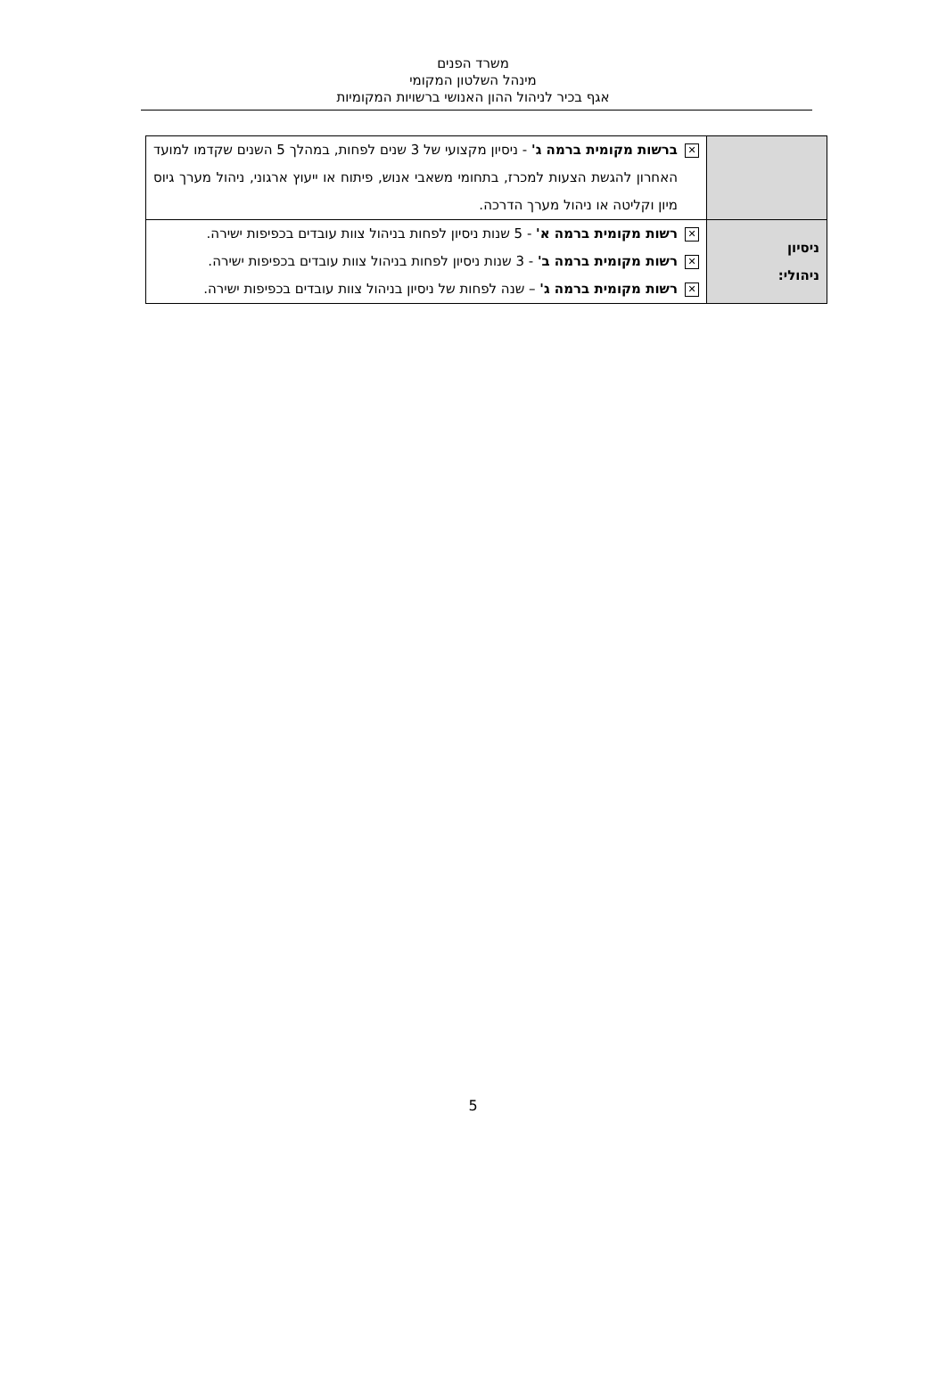משרד הפנים
מינהל השלטון המקומי
אגף בכיר לניהול ההון האנושי ברשויות המקומיות
| | ✕ ברשות מקומית ברמה ג' - ניסיון מקצועי של 3 שנים לפחות, במהלך 5 השנים שקדמו למועד האחרון להגשת הצעות למכרז, בתחומי משאבי אנוש, פיתוח או ייעוץ ארגוני, ניהול מערך גיוס מיון וקליטה או ניהול מערך הדרכה. |
| ניסיון ניהולי: | ✕ רשות מקומית ברמה א' - 5 שנות ניסיון לפחות בניהול צוות עובדים בכפיפות ישירה. ✕ רשות מקומית ברמה ב' - 3 שנות ניסיון לפחות בניהול צוות עובדים בכפיפות ישירה. ✕ רשות מקומית ברמה ג' – שנה לפחות של ניסיון בניהול צוות עובדים בכפיפות ישירה. |
5